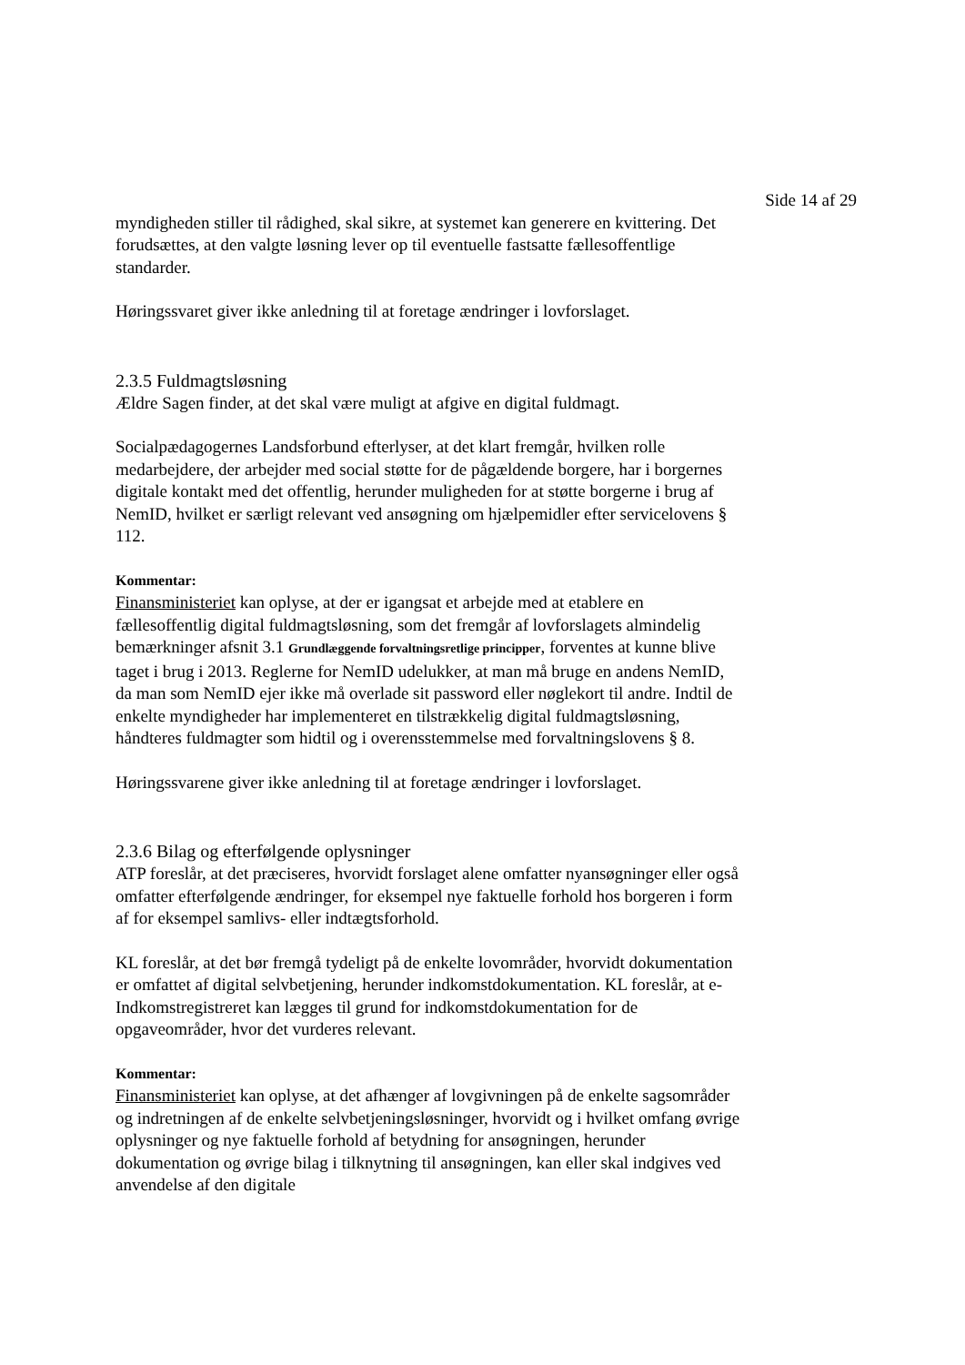Side 14 af 29
myndigheden stiller til rådighed, skal sikre, at systemet kan generere en kvittering. Det forudsættes, at den valgte løsning lever op til eventuelle fastsatte fællesoffentlige standarder.
Høringssvaret giver ikke anledning til at foretage ændringer i lovforslaget.
2.3.5 Fuldmagtsløsning
Ældre Sagen finder, at det skal være muligt at afgive en digital fuldmagt.
Socialpædagogernes Landsforbund efterlyser, at det klart fremgår, hvilken rolle medarbejdere, der arbejder med social støtte for de pågældende borgere, har i borgernes digitale kontakt med det offentlig, herunder muligheden for at støtte borgerne i brug af NemID, hvilket er særligt relevant ved ansøgning om hjælpemidler efter servicelovens § 112.
Kommentar:
Finansministeriet kan oplyse, at der er igangsat et arbejde med at etablere en fællesoffentlig digital fuldmagtsløsning, som det fremgår af lovforslagets almindelig bemærkninger afsnit 3.1 Grundlæggende forvaltningsretlige principper, forventes at kunne blive taget i brug i 2013. Reglerne for NemID udelukker, at man må bruge en andens NemID, da man som NemID ejer ikke må overlade sit password eller nøglekort til andre. Indtil de enkelte myndigheder har implementeret en tilstrækkelig digital fuldmagtsløsning, håndteres fuldmagter som hidtil og i overensstemmelse med forvaltningslovens § 8.
Høringssvarene giver ikke anledning til at foretage ændringer i lovforslaget.
2.3.6 Bilag og efterfølgende oplysninger
ATP foreslår, at det præciseres, hvorvidt forslaget alene omfatter nyansøgninger eller også omfatter efterfølgende ændringer, for eksempel nye faktuelle forhold hos borgeren i form af for eksempel samlivs- eller indtægtsforhold.
KL foreslår, at det bør fremgå tydeligt på de enkelte lovområder, hvorvidt dokumentation er omfattet af digital selvbetjening, herunder indkomstdokumentation. KL foreslår, at e-Indkomstregistreret kan lægges til grund for indkomstdokumentation for de opgaveområder, hvor det vurderes relevant.
Kommentar:
Finansministeriet kan oplyse, at det afhænger af lovgivningen på de enkelte sagsområder og indretningen af de enkelte selvbetjeningsløsninger, hvorvidt og i hvilket omfang øvrige oplysninger og nye faktuelle forhold af betydning for ansøgningen, herunder dokumentation og øvrige bilag i tilknytning til ansøgningen, kan eller skal indgives ved anvendelse af den digitale